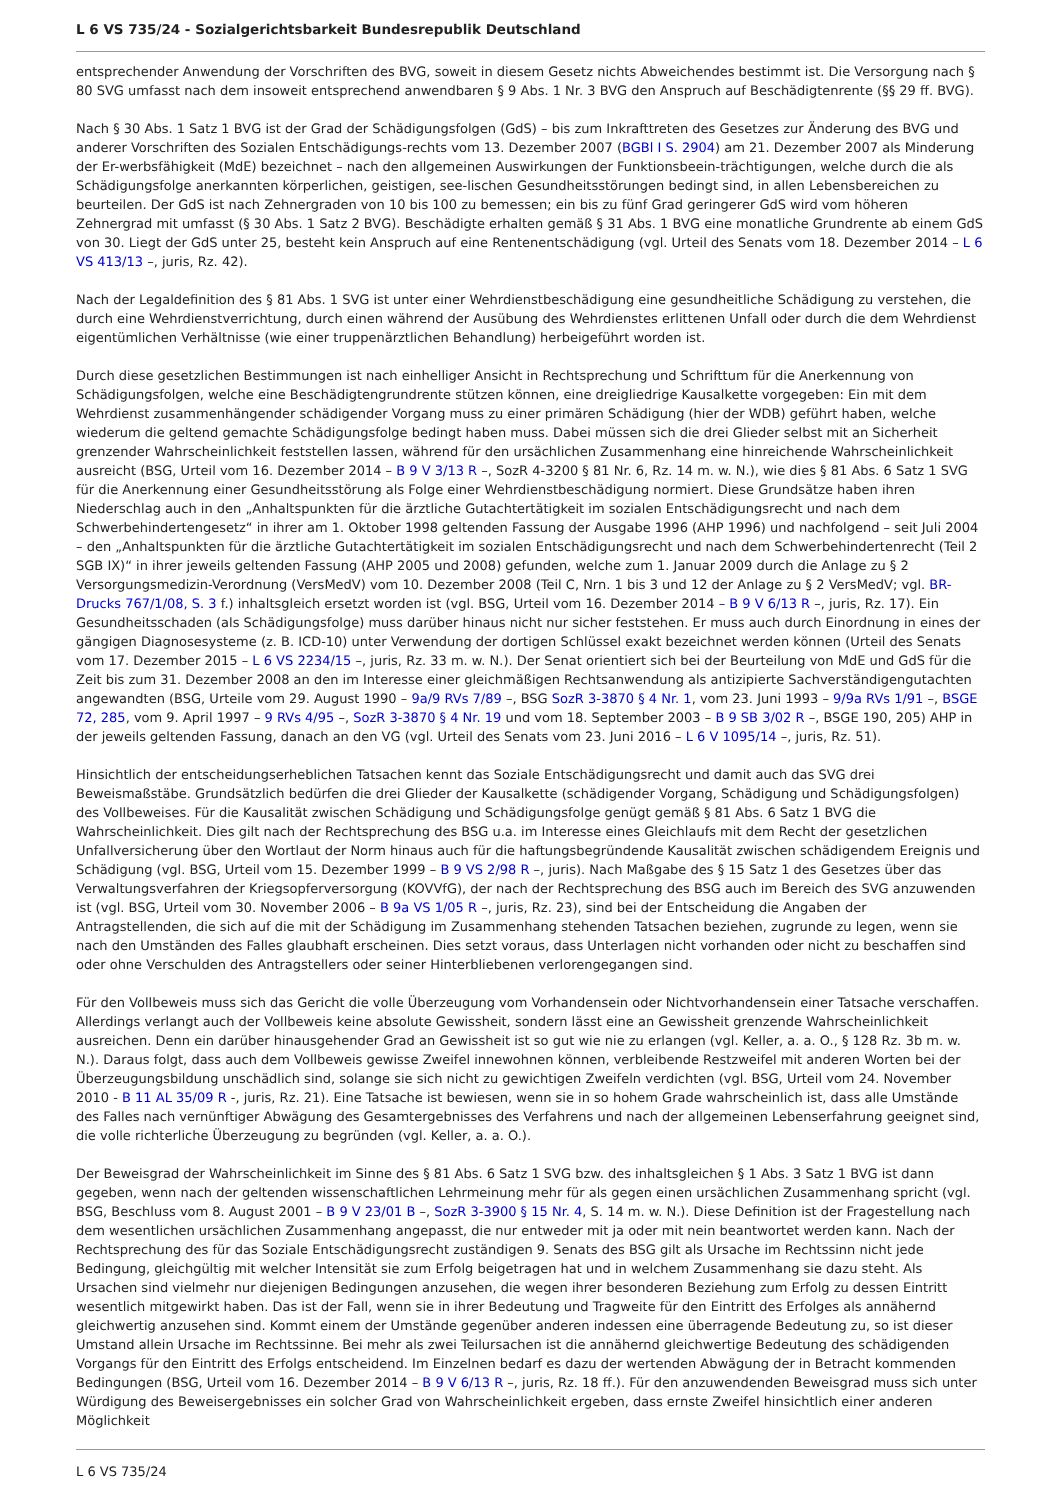L 6 VS 735/24 - Sozialgerichtsbarkeit Bundesrepublik Deutschland
entsprechender Anwendung der Vorschriften des BVG, soweit in diesem Gesetz nichts Abweichendes bestimmt ist. Die Versorgung nach § 80 SVG umfasst nach dem insoweit entsprechend anwendbaren § 9 Abs. 1 Nr. 3 BVG den Anspruch auf Beschädigtenrente (§§ 29 ff. BVG).
Nach § 30 Abs. 1 Satz 1 BVG ist der Grad der Schädigungsfolgen (GdS) – bis zum Inkrafttreten des Gesetzes zur Änderung des BVG und anderer Vorschriften des Sozialen Entschädigungs-rechts vom 13. Dezember 2007 (BGBl I S. 2904) am 21. Dezember 2007 als Minderung der Er-werbsfähigkeit (MdE) bezeichnet – nach den allgemeinen Auswirkungen der Funktionsbeein-trächtigungen, welche durch die als Schädigungsfolge anerkannten körperlichen, geistigen, see-lischen Gesundheitsstörungen bedingt sind, in allen Lebensbereichen zu beurteilen. Der GdS ist nach Zehnergraden von 10 bis 100 zu bemessen; ein bis zu fünf Grad geringerer GdS wird vom höheren Zehnergrad mit umfasst (§ 30 Abs. 1 Satz 2 BVG). Beschädigte erhalten gemäß § 31 Abs. 1 BVG eine monatliche Grundrente ab einem GdS von 30. Liegt der GdS unter 25, besteht kein Anspruch auf eine Rentenentschädigung (vgl. Urteil des Senats vom 18. Dezember 2014 – L 6 VS 413/13 –, juris, Rz. 42).
Nach der Legaldefinition des § 81 Abs. 1 SVG ist unter einer Wehrdienstbeschädigung eine gesundheitliche Schädigung zu verstehen, die durch eine Wehrdienstverrichtung, durch einen während der Ausübung des Wehrdienstes erlittenen Unfall oder durch die dem Wehrdienst eigentümlichen Verhältnisse (wie einer truppenärztlichen Behandlung) herbeigeführt worden ist.
Durch diese gesetzlichen Bestimmungen ist nach einhelliger Ansicht in Rechtsprechung und Schrifttum für die Anerkennung von Schädigungsfolgen, welche eine Beschädigtengrundrente stützen können, eine dreigliedrige Kausalkette vorgegeben: Ein mit dem Wehrdienst zusammenhängender schädigender Vorgang muss zu einer primären Schädigung (hier der WDB) geführt haben, welche wiederum die geltend gemachte Schädigungsfolge bedingt haben muss. Dabei müssen sich die drei Glieder selbst mit an Sicherheit grenzender Wahrscheinlichkeit feststellen lassen, während für den ursächlichen Zusammenhang eine hinreichende Wahrscheinlichkeit ausreicht (BSG, Urteil vom 16. Dezember 2014 – B 9 V 3/13 R –, SozR 4-3200 § 81 Nr. 6, Rz. 14 m. w. N.), wie dies § 81 Abs. 6 Satz 1 SVG für die Anerkennung einer Gesundheitsstörung als Folge einer Wehrdienstbeschädigung normiert. Diese Grundsätze haben ihren Niederschlag auch in den „Anhaltspunkten für die ärztliche Gutachtertätigkeit im sozialen Entschädigungsrecht und nach dem Schwerbehindertengesetz“ in ihrer am 1. Oktober 1998 geltenden Fassung der Ausgabe 1996 (AHP 1996) und nachfolgend – seit Juli 2004 – den „Anhaltspunkten für die ärztliche Gutachtertätigkeit im sozialen Entschädigungsrecht und nach dem Schwerbehindertenrecht (Teil 2 SGB IX)“ in ihrer jeweils geltenden Fassung (AHP 2005 und 2008) gefunden, welche zum 1. Januar 2009 durch die Anlage zu § 2 Versorgungsmedizin-Verordnung (VersMedV) vom 10. Dezember 2008 (Teil C, Nrn. 1 bis 3 und 12 der Anlage zu § 2 VersMedV; vgl. BR-Drucks 767/1/08, S. 3 f.) inhaltsgleich ersetzt worden ist (vgl. BSG, Urteil vom 16. Dezember 2014 – B 9 V 6/13 R –, juris, Rz. 17). Ein Gesundheitsschaden (als Schädigungsfolge) muss darüber hinaus nicht nur sicher feststehen. Er muss auch durch Einordnung in eines der gängigen Diagnosesysteme (z. B. ICD-10) unter Verwendung der dortigen Schlüssel exakt bezeichnet werden können (Urteil des Senats vom 17. Dezember 2015 – L 6 VS 2234/15 –, juris, Rz. 33 m. w. N.). Der Senat orientiert sich bei der Beurteilung von MdE und GdS für die Zeit bis zum 31. Dezember 2008 an den im Interesse einer gleichmäßigen Rechtsanwendung als antizipierte Sachverständigengutachten angewandten (BSG, Urteile vom 29. August 1990 – 9a/9 RVs 7/89 –, BSG SozR 3-3870 § 4 Nr. 1, vom 23. Juni 1993 – 9/9a RVs 1/91 –, BSGE 72, 285, vom 9. April 1997 – 9 RVs 4/95 –, SozR 3-3870 § 4 Nr. 19 und vom 18. September 2003 – B 9 SB 3/02 R –, BSGE 190, 205) AHP in der jeweils geltenden Fassung, danach an den VG (vgl. Urteil des Senats vom 23. Juni 2016 – L 6 V 1095/14 –, juris, Rz. 51).
Hinsichtlich der entscheidungserheblichen Tatsachen kennt das Soziale Entschädigungsrecht und damit auch das SVG drei Beweismaßstäbe. Grundsätzlich bedürfen die drei Glieder der Kausalkette (schädigender Vorgang, Schädigung und Schädigungsfolgen) des Vollbeweises. Für die Kausalität zwischen Schädigung und Schädigungsfolge genügt gemäß § 81 Abs. 6 Satz 1 BVG die Wahrscheinlichkeit. Dies gilt nach der Rechtsprechung des BSG u.a. im Interesse eines Gleichlaufs mit dem Recht der gesetzlichen Unfallversicherung über den Wortlaut der Norm hinaus auch für die haftungsbegründende Kausalität zwischen schädigendem Ereignis und Schädigung (vgl. BSG, Urteil vom 15. Dezember 1999 – B 9 VS 2/98 R –, juris). Nach Maßgabe des § 15 Satz 1 des Gesetzes über das Verwaltungsverfahren der Kriegsopferversorgung (KOVVfG), der nach der Rechtsprechung des BSG auch im Bereich des SVG anzuwenden ist (vgl. BSG, Urteil vom 30. November 2006 – B 9a VS 1/05 R –, juris, Rz. 23), sind bei der Entscheidung die Angaben der Antragstellenden, die sich auf die mit der Schädigung im Zusammenhang stehenden Tatsachen beziehen, zugrunde zu legen, wenn sie nach den Umständen des Falles glaubhaft erscheinen. Dies setzt voraus, dass Unterlagen nicht vorhanden oder nicht zu beschaffen sind oder ohne Verschulden des Antragstellers oder seiner Hinterbliebenen verlorengegangen sind.
Für den Vollbeweis muss sich das Gericht die volle Überzeugung vom Vorhandensein oder Nichtvorhandensein einer Tatsache verschaffen. Allerdings verlangt auch der Vollbeweis keine absolute Gewissheit, sondern lässt eine an Gewissheit grenzende Wahrscheinlichkeit ausreichen. Denn ein darüber hinausgehender Grad an Gewissheit ist so gut wie nie zu erlangen (vgl. Keller, a. a. O., § 128 Rz. 3b m. w. N.). Daraus folgt, dass auch dem Vollbeweis gewisse Zweifel innewohnen können, verbleibende Restzweifel mit anderen Worten bei der Überzeugungsbildung unschädlich sind, solange sie sich nicht zu gewichtigen Zweifeln verdichten (vgl. BSG, Urteil vom 24. November 2010 - B 11 AL 35/09 R -, juris, Rz. 21). Eine Tatsache ist bewiesen, wenn sie in so hohem Grade wahrscheinlich ist, dass alle Umstände des Falles nach vernünftiger Abwägung des Gesamtergebnisses des Verfahrens und nach der allgemeinen Lebenserfahrung geeignet sind, die volle richterliche Überzeugung zu begründen (vgl. Keller, a. a. O.).
Der Beweisgrad der Wahrscheinlichkeit im Sinne des § 81 Abs. 6 Satz 1 SVG bzw. des inhaltsgleichen § 1 Abs. 3 Satz 1 BVG ist dann gegeben, wenn nach der geltenden wissenschaftlichen Lehrmeinung mehr für als gegen einen ursächlichen Zusammenhang spricht (vgl. BSG, Beschluss vom 8. August 2001 – B 9 V 23/01 B –, SozR 3-3900 § 15 Nr. 4, S. 14 m. w. N.). Diese Definition ist der Fragestellung nach dem wesentlichen ursächlichen Zusammenhang angepasst, die nur entweder mit ja oder mit nein beantwortet werden kann. Nach der Rechtsprechung des für das Soziale Entschädigungsrecht zuständigen 9. Senats des BSG gilt als Ursache im Rechtssinn nicht jede Bedingung, gleichgültig mit welcher Intensität sie zum Erfolg beigetragen hat und in welchem Zusammenhang sie dazu steht. Als Ursachen sind vielmehr nur diejenigen Bedingungen anzusehen, die wegen ihrer besonderen Beziehung zum Erfolg zu dessen Eintritt wesentlich mitgewirkt haben. Das ist der Fall, wenn sie in ihrer Bedeutung und Tragweite für den Eintritt des Erfolges als annähernd gleichwertig anzusehen sind. Kommt einem der Umstände gegenüber anderen indessen eine überragende Bedeutung zu, so ist dieser Umstand allein Ursache im Rechtssinne. Bei mehr als zwei Teilursachen ist die annähernd gleichwertige Bedeutung des schädigenden Vorgangs für den Eintritt des Erfolgs entscheidend. Im Einzelnen bedarf es dazu der wertenden Abwägung der in Betracht kommenden Bedingungen (BSG, Urteil vom 16. Dezember 2014 – B 9 V 6/13 R –, juris, Rz. 18 ff.). Für den anzuwendenden Beweisgrad muss sich unter Würdigung des Beweisergebnisses ein solcher Grad von Wahrscheinlichkeit ergeben, dass ernste Zweifel hinsichtlich einer anderen Möglichkeit
L 6 VS 735/24